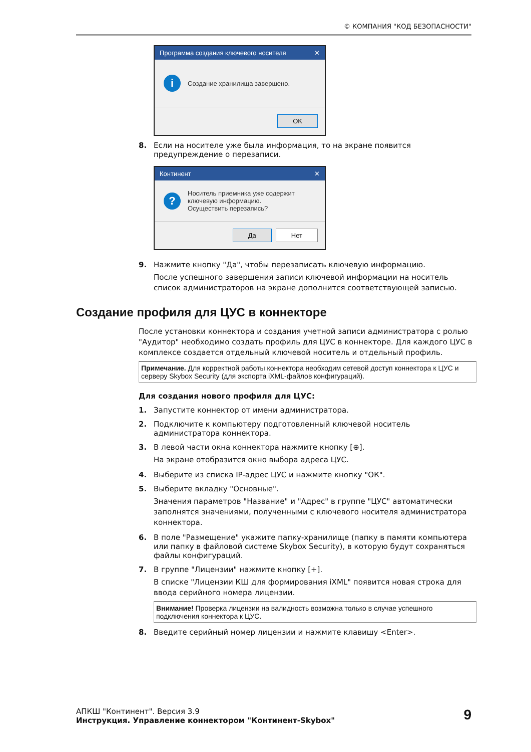© КОМПАНИЯ "КОД БЕЗОПАСНОСТИ"
Программа создания ключевого носителя ✕
i
Создание хранилища завершено.
OK
8. Если на носителе уже была информация, то на экране появится предупреждение о перезаписи.
Континент ✕
?
Носитель приемника уже содержит
ключевую информацию.
Осуществить перезапись?
Да Нет
9. Нажмите кнопку "Да", чтобы перезаписать ключевую информацию.
После успешного завершения записи ключевой информации на носитель список администраторов на экране дополнится соответствующей записью.
Создание профиля для ЦУС в коннекторе
После установки коннектора и создания учетной записи администратора с ролью "Аудитор" необходимо создать профиль для ЦУС в коннекторе. Для каждого ЦУС в комплексе создается отдельный ключевой носитель и отдельный профиль.
Примечание. Для корректной работы коннектора необходим сетевой доступ коннектора к ЦУС и серверу Skybox Security (для экспорта iXML-файлов конфигураций).
Для создания нового профиля для ЦУС:
1. Запустите коннектор от имени администратора.
2. Подключите к компьютеру подготовленный ключевой носитель администратора коннектора.
3. В левой части окна коннектора нажмите кнопку [⊕].
На экране отобразится окно выбора адреса ЦУС.
4. Выберите из списка IP-адрес ЦУС и нажмите кнопку "ОК".
5. Выберите вкладку "Основные".
Значения параметров "Название" и "Адрес" в группе "ЦУС" автоматически заполнятся значениями, полученными с ключевого носителя администратора коннектора.
6. В поле "Размещение" укажите папку-хранилище (папку в памяти компьютера или папку в файловой системе Skybox Security), в которую будут сохраняться файлы конфигураций.
7. В группе "Лицензии" нажмите кнопку [+].
В списке "Лицензии КШ для формирования iXML" появится новая строка для ввода серийного номера лицензии.
Внимание! Проверка лицензии на валидность возможна только в случае успешного подключения коннектора к ЦУС.
8. Введите серийный номер лицензии и нажмите клавишу <Enter>.
АПКШ "Континент". Версия 3.9
Инструкция. Управление коннектором "Континент-Skybox"
9